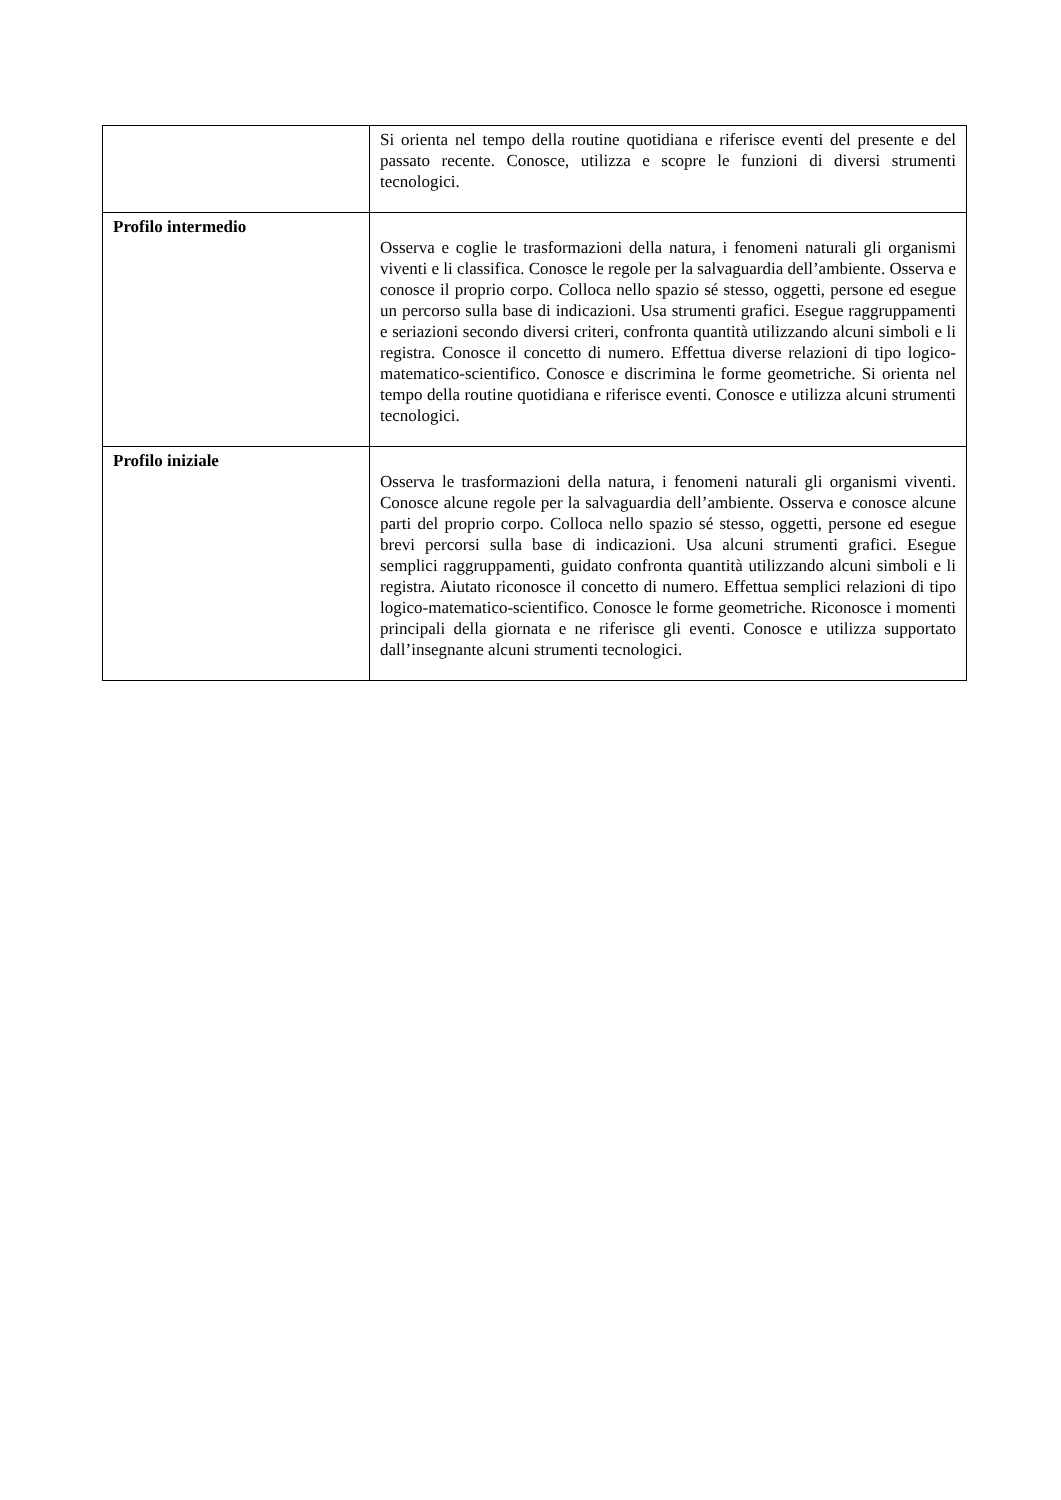| | Si orienta nel tempo della routine quotidiana e riferisce eventi del presente e del passato recente. Conosce, utilizza e scopre le funzioni di diversi strumenti tecnologici. |
| Profilo intermedio | Osserva e coglie le trasformazioni della natura, i fenomeni naturali gli organismi viventi e li classifica. Conosce le regole per la salvaguardia dell’ambiente. Osserva e conosce il proprio corpo. Colloca nello spazio sé stesso, oggetti, persone ed esegue un percorso sulla base di indicazioni. Usa strumenti grafici. Esegue raggruppamenti e seriazioni secondo diversi criteri, confronta quantità utilizzando alcuni simboli e li registra. Conosce il concetto di numero. Effettua diverse relazioni di tipo logico-matematico-scientifico. Conosce e discrimina le forme geometriche. Si orienta nel tempo della routine quotidiana e riferisce eventi. Conosce e utilizza alcuni strumenti tecnologici. |
| Profilo iniziale | Osserva le trasformazioni della natura, i fenomeni naturali gli organismi viventi. Conosce alcune regole per la salvaguardia dell’ambiente. Osserva e conosce alcune parti del proprio corpo. Colloca nello spazio sé stesso, oggetti, persone ed esegue brevi percorsi sulla base di indicazioni. Usa alcuni strumenti grafici. Esegue semplici raggruppamenti, guidato confronta quantità utilizzando alcuni simboli e li registra. Aiutato riconosce il concetto di numero. Effettua semplici relazioni di tipo logico-matematico-scientifico. Conosce le forme geometriche. Riconosce i momenti principali della giornata e ne riferisce gli eventi. Conosce e utilizza supportato dall’insegnante alcuni strumenti tecnologici. |